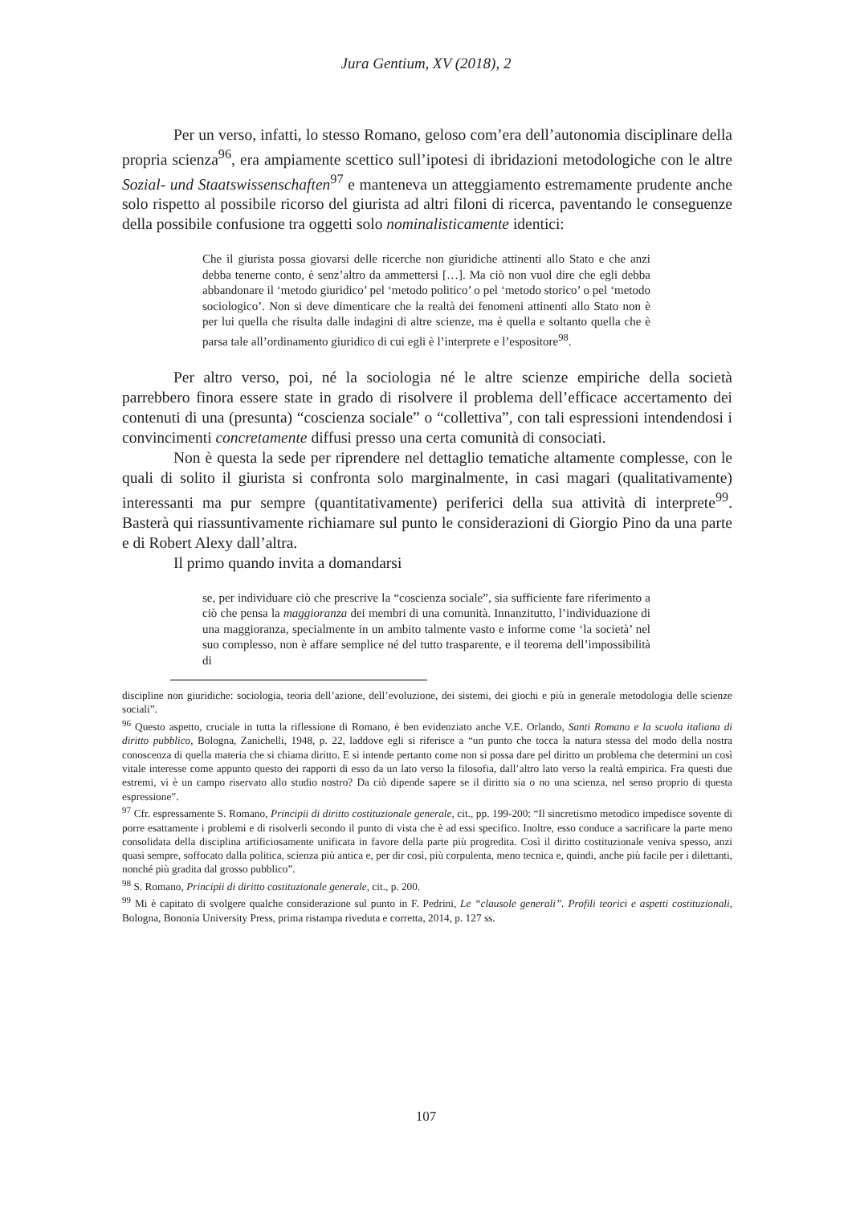Jura Gentium, XV (2018), 2
Per un verso, infatti, lo stesso Romano, geloso com’era dell’autonomia disciplinare della propria scienza<sup>96</sup>, era ampiamente scettico sull’ipotesi di ibridazioni metodologiche con le altre Sozial- und Staatswissenschaften<sup>97</sup> e manteneva un atteggiamento estremamente prudente anche solo rispetto al possibile ricorso del giurista ad altri filoni di ricerca, paventando le conseguenze della possibile confusione tra oggetti solo nominalisticamente identici:
Che il giurista possa giovarsi delle ricerche non giuridiche attinenti allo Stato e che anzi debba tenerne conto, è senz’altro da ammettersi […]. Ma ciò non vuol dire che egli debba abbandonare il ‘metodo giuridico’ pel ‘metodo politico’ o pel ‘metodo storico’ o pel ‘metodo sociologico’. Non si deve dimenticare che la realtà dei fenomeni attinenti allo Stato non è per lui quella che risulta dalle indagini di altre scienze, ma è quella e soltanto quella che è parsa tale all’ordinamento giuridico di cui egli è l’interprete e l’espositore<sup>98</sup>.
Per altro verso, poi, né la sociologia né le altre scienze empiriche della società parrebbero finora essere state in grado di risolvere il problema dell’efficace accertamento dei contenuti di una (presunta) “coscienza sociale” o “collettiva”, con tali espressioni intendendosi i convincimenti concretamente diffusi presso una certa comunità di consociati.
Non è questa la sede per riprendere nel dettaglio tematiche altamente complesse, con le quali di solito il giurista si confronta solo marginalmente, in casi magari (qualitativamente) interessanti ma pur sempre (quantitativamente) periferici della sua attività di interprete<sup>99</sup>. Basterà qui riassuntivamente richiamare sul punto le considerazioni di Giorgio Pino da una parte e di Robert Alexy dall’altra.
Il primo quando invita a domandarsi
se, per individuare ciò che prescrive la “coscienza sociale”, sia sufficiente fare riferimento a ciò che pensa la maggioranza dei membri di una comunità. Innanzitutto, l’individuazione di una maggioranza, specialmente in un ambito talmente vasto e informe come ‘la società’ nel suo complesso, non è affare semplice né del tutto trasparente, e il teorema dell’impossibilità di
discipline non giuridiche: sociologia, teoria dell’azione, dell’evoluzione, dei sistemi, dei giochi e più in generale metodologia delle scienze sociali”.
<sup>96</sup> Questo aspetto, cruciale in tutta la riflessione di Romano, è ben evidenziato anche V.E. Orlando, Santi Romano e la scuola italiana di diritto pubblico, Bologna, Zanichelli, 1948, p. 22, laddove egli si riferisce a “un punto che tocca la natura stessa del modo della nostra conoscenza di quella materia che si chiama diritto. E si intende pertanto come non si possa dare pel diritto un problema che determini un così vitale interesse come appunto questo dei rapporti di esso da un lato verso la filosofia, dall’altro lato verso la realtà empirica. Fra questi due estremi, vi è un campo riservato allo studio nostro? Da ciò dipende sapere se il diritto sia o no una scienza, nel senso proprio di questa espressione”.
<sup>97</sup> Cfr. espressamente S. Romano, Principii di diritto costituzionale generale, cit., pp. 199-200: “Il sincretismo metodico impedisce sovente di porre esattamente i problemi e di risolverli secondo il punto di vista che è ad essi specifico. Inoltre, esso conduce a sacrificare la parte meno consolidata della disciplina artificiosamente unificata in favore della parte più progredita. Così il diritto costituzionale veniva spesso, anzi quasi sempre, soffocato dalla politica, scienza più antica e, per dir così, più corpulenta, meno tecnica e, quindi, anche più facile per i dilettanti, nonché più gradita dal grosso pubblico”.
<sup>98</sup> S. Romano, Principii di diritto costituzionale generale, cit., p. 200.
<sup>99</sup> Mi è capitato di svolgere qualche considerazione sul punto in F. Pedrini, Le “clausole generali”. Profili teorici e aspetti costituzionali, Bologna, Bononia University Press, prima ristampa riveduta e corretta, 2014, p. 127 ss.
107